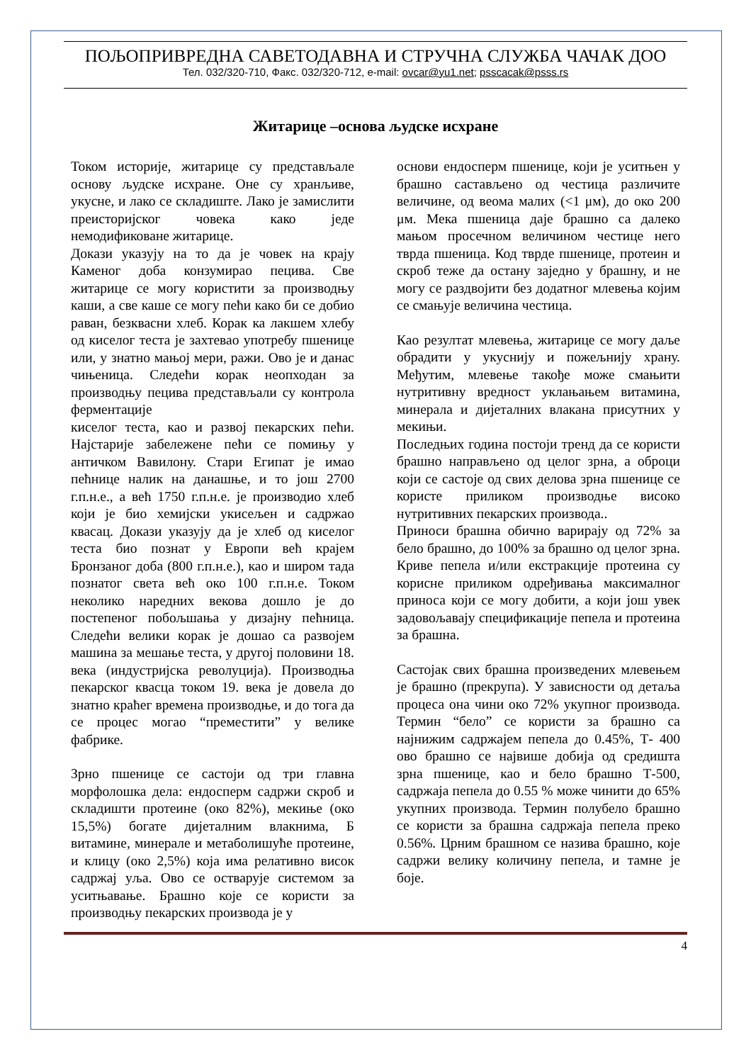ПОЉОПРИВРЕДНА САВЕТОДАВНА И СТРУЧНА СЛУЖБА ЧАЧАК ДОО
Тел. 032/320-710, Факс. 032/320-712, e-mail: ovcar@yu1.net; psscacak@psss.rs
Житарице –основа људске исхране
Током историје, житарице су представљале основу људске исхране. Оне су хранљиве, укусне, и лако се складиште. Лако је замислити преисторијског човека како једе немодификоване житарице.
Докази указују на то да је човек на крају Каменог доба конзумирао пецива. Све житарице се могу користити за производњу каши, а све каше се могу пећи како би се добио раван, безквасни хлеб. Корак ка лакшем хлебу од киселог теста је захтевао употребу пшенице или, у знатно мањој мери, ражи. Ово је и данас чињеница. Следећи корак неопходан за производњу пецива представљали су контрола ферментације
киселог теста, као и развој пекарских пећи. Најстарије забележене пећи се помињу у античком Вавилону. Стари Египат је имао пећнице налик на данашње, и то још 2700 г.п.н.е., а већ 1750 г.п.н.е. је производио хлеб који је био хемијски укисељен и садржао квасац. Докази указују да је хлеб од киселог теста био познат у Европи већ крајем Бронзаног доба (800 г.п.н.е.), као и широм тада познатог света већ око 100 г.п.н.е. Током неколико наредних векова дошло је до постепеног побољшања у дизајну пећница. Следећи велики корак је дошао са развојем машина за мешање теста, у другој половини 18. века (индустријска револуција). Производња пекарског квасца током 19. века је довела до знатно краћег времена производње, и до тога да се процес могао “преместити” у велике фабрике.
Зрно пшенице се састоји од три главна морфолошка дела: ендосперм садржи скроб и складишти протеине (око 82%), мекиње (око 15,5%) богате дијеталним влакнима, Б витамине, минерале и метаболишуће протеине, и клицу (око 2,5%) која има релативно висок садржај уља. Ово се остварује системом за уситњавање. Брашно које се користи за производњу пекарских производа је у
основи ендосперм пшенице, који је уситњен у брашно састављено од честица различите величине, од веома малих (<1 μм), до око 200 μм. Мека пшеница даје брашно са далеко мањом просечном величином честице него тврда пшеница. Код тврде пшенице, протеин и скроб теже да остану заједно у брашну, и не могу се раздвојити без додатног млевења којим се смањује величина честица.
Као резултат млевења, житарице се могу даље обрадити у укуснију и пожељнију храну. Међутим, млевење такође може смањити нутритивну вредност уклањањем витамина, минерала и дијеталних влакана присутних у мекињи.
Последњих година постоји тренд да се користи брашно направљено од целог зрна, а оброци који се састоје од свих делова зрна пшенице се користе приликом производње високо нутритивних пекарских производа..
Приноси брашна обично варирају од 72% за бело брашно, до 100% за брашно од целог зрна. Криве пепела и/или екстракције протеина су корисне приликом одређивања максималног приноса који се могу добити, а који још увек задовољавају спецификације пепела и протеина за брашна.
Састојак свих брашна произведених млевењем је брашно (прекрупа). У зависности од детаља процеса она чини око 72% укупног производа. Термин “бело” се користи за брашно са најнижим садржајем пепела до 0.45%, Т- 400 ово брашно се највише добија од средишта зрна пшенице, као и бело брашно Т-500, садржаја пепела до 0.55 % може чинити до 65% укупних производа. Термин полубело брашно се користи за брашна садржаја пепела преко 0.56%. Црним брашном се назива брашно, које садржи велику количину пепела, и тамне је боје.
4